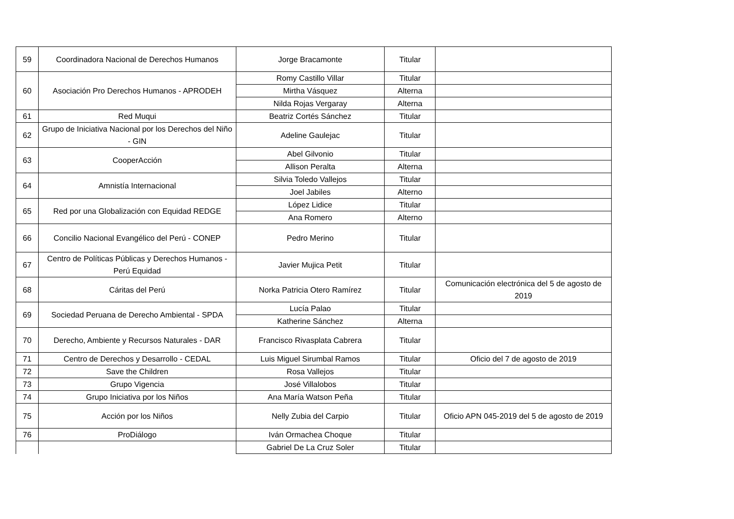| 59 | Coordinadora Nacional de Derechos Humanos | Jorge Bracamonte | Titular | |
| 60 | Asociación Pro Derechos Humanos - APRODEH | Romy Castillo Villar | Titular | |
| | | Mirtha Vásquez | Alterna | |
| | | Nilda Rojas Vergaray | Alterna | |
| 61 | Red Muqui | Beatriz Cortés Sánchez | Titular | |
| 62 | Grupo de Iniciativa Nacional por los Derechos del Niño - GIN | Adeline Gaulejac | Titular | |
| 63 | CooperAcción | Abel Gilvonio | Titular | |
| | | Allison Peralta | Alterna | |
| 64 | Amnistía Internacional | Silvia Toledo Vallejos | Titular | |
| | | Joel Jabiles | Alterno | |
| 65 | Red por una Globalización con Equidad REDGE | López Lidice | Titular | |
| | | Ana Romero | Alterno | |
| 66 | Concilio Nacional Evangélico del Perú - CONEP | Pedro Merino | Titular | |
| 67 | Centro de Políticas Públicas y Derechos Humanos - Perú Equidad | Javier Mujica Petit | Titular | |
| 68 | Cáritas del Perú | Norka Patricia Otero Ramírez | Titular | Comunicación electrónica del 5 de agosto de 2019 |
| 69 | Sociedad Peruana de Derecho Ambiental - SPDA | Lucía Palao | Titular | |
| | | Katherine Sánchez | Alterna | |
| 70 | Derecho, Ambiente y Recursos Naturales - DAR | Francisco Rivasplata Cabrera | Titular | |
| 71 | Centro de Derechos y Desarrollo - CEDAL | Luis Miguel Sirumbal Ramos | Titular | Oficio del 7 de agosto de 2019 |
| 72 | Save the Children | Rosa Vallejos | Titular | |
| 73 | Grupo Vigencia | José Villalobos | Titular | |
| 74 | Grupo Iniciativa por los Niños | Ana María Watson Peña | Titular | |
| 75 | Acción por los Niños | Nelly Zubia del Carpio | Titular | Oficio APN 045-2019 del 5 de agosto de 2019 |
| 76 | ProDiálogo | Iván Ormachea Choque | Titular | |
| | | Gabriel De La Cruz Soler | Titular | |